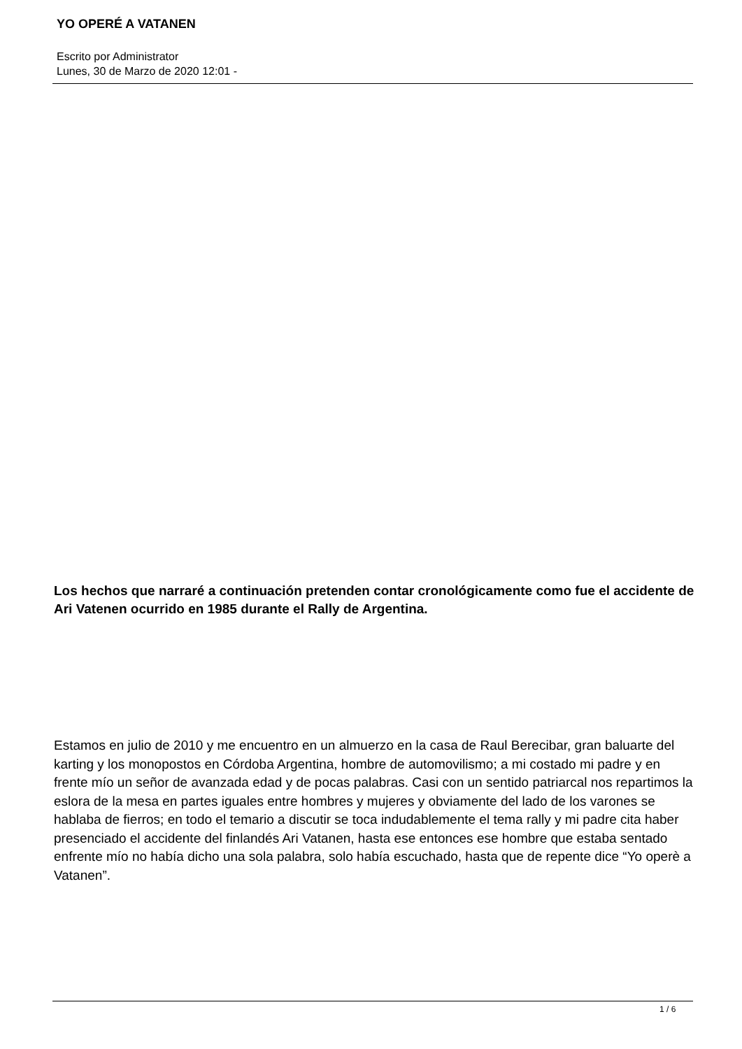YO OPERÉ A VATANEN
Escrito por Administrator
Lunes, 30 de Marzo de 2020 12:01 -
Los hechos que narraré a continuación pretenden contar cronológicamente como fue el accidente de Ari Vatenen ocurrido en 1985 durante el Rally de Argentina.
Estamos en julio de 2010 y me encuentro en un almuerzo en la casa de Raul Berecibar, gran baluarte del karting y los monopostos en Córdoba Argentina, hombre de automovilismo; a mi costado mi padre y en frente mío un señor de avanzada edad y de pocas palabras. Casi con un sentido patriarcal nos repartimos la eslora de la mesa en partes iguales entre hombres y mujeres y obviamente del lado de los varones se hablaba de fierros; en todo el temario a discutir se toca indudablemente el tema rally y mi padre cita haber presenciado el accidente del finlandés Ari Vatanen, hasta ese entonces ese hombre que estaba sentado enfrente mío no había dicho una sola palabra, solo había escuchado, hasta que de repente dice “Yo operè a Vatanen”.
1 / 6